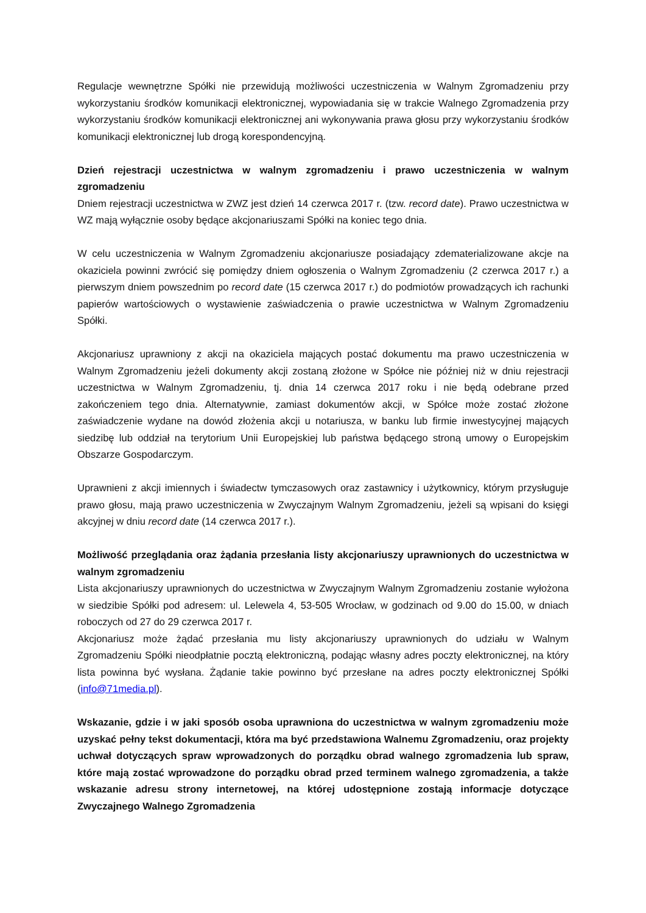Regulacje wewnętrzne Spółki nie przewidują możliwości uczestniczenia w Walnym Zgromadzeniu przy wykorzystaniu środków komunikacji elektronicznej, wypowiadania się w trakcie Walnego Zgromadzenia przy wykorzystaniu środków komunikacji elektronicznej ani wykonywania prawa głosu przy wykorzystaniu środków komunikacji elektronicznej lub drogą korespondencyjną.
Dzień rejestracji uczestnictwa w walnym zgromadzeniu i prawo uczestniczenia w walnym zgromadzeniu
Dniem rejestracji uczestnictwa w ZWZ jest dzień 14 czerwca 2017 r. (tzw. record date). Prawo uczestnictwa w WZ mają wyłącznie osoby będące akcjonariuszami Spółki na koniec tego dnia.
W celu uczestniczenia w Walnym Zgromadzeniu akcjonariusze posiadający zdematerializowane akcje na okaziciela powinni zwrócić się pomiędzy dniem ogłoszenia o Walnym Zgromadzeniu (2 czerwca 2017 r.) a pierwszym dniem powszednim po record date (15 czerwca 2017 r.) do podmiotów prowadzących ich rachunki papierów wartościowych o wystawienie zaświadczenia o prawie uczestnictwa w Walnym Zgromadzeniu Spółki.
Akcjonariusz uprawniony z akcji na okaziciela mających postać dokumentu ma prawo uczestniczenia w Walnym Zgromadzeniu jeżeli dokumenty akcji zostaną złożone w Spółce nie później niż w dniu rejestracji uczestnictwa w Walnym Zgromadzeniu, tj. dnia 14 czerwca 2017 roku i nie będą odebrane przed zakończeniem tego dnia. Alternatywnie, zamiast dokumentów akcji, w Spółce może zostać złożone zaświadczenie wydane na dowód złożenia akcji u notariusza, w banku lub firmie inwestycyjnej mających siedzibę lub oddział na terytorium Unii Europejskiej lub państwa będącego stroną umowy o Europejskim Obszarze Gospodarczym.
Uprawnieni z akcji imiennych i świadectw tymczasowych oraz zastawnicy i użytkownicy, którym przysługuje prawo głosu, mają prawo uczestniczenia w Zwyczajnym Walnym Zgromadzeniu, jeżeli są wpisani do księgi akcyjnej w dniu record date (14 czerwca 2017 r.).
Możliwość przeglądania oraz żądania przesłania listy akcjonariuszy uprawnionych do uczestnictwa w walnym zgromadzeniu
Lista akcjonariuszy uprawnionych do uczestnictwa w Zwyczajnym Walnym Zgromadzeniu zostanie wyłożona w siedzibie Spółki pod adresem: ul. Lelewela 4, 53-505 Wrocław, w godzinach od 9.00 do 15.00, w dniach roboczych od 27 do 29 czerwca 2017 r.
Akcjonariusz może żądać przesłania mu listy akcjonariuszy uprawnionych do udziału w Walnym Zgromadzeniu Spółki nieodpłatnie pocztą elektroniczną, podając własny adres poczty elektronicznej, na który lista powinna być wysłana. Żądanie takie powinno być przesłane na adres poczty elektronicznej Spółki (info@71media.pl).
Wskazanie, gdzie i w jaki sposób osoba uprawniona do uczestnictwa w walnym zgromadzeniu może uzyskać pełny tekst dokumentacji, która ma być przedstawiona Walnemu Zgromadzeniu, oraz projekty uchwał dotyczących spraw wprowadzonych do porządku obrad walnego zgromadzenia lub spraw, które mają zostać wprowadzone do porządku obrad przed terminem walnego zgromadzenia, a także wskazanie adresu strony internetowej, na której udostępnione zostają informacje dotyczące Zwyczajnego Walnego Zgromadzenia